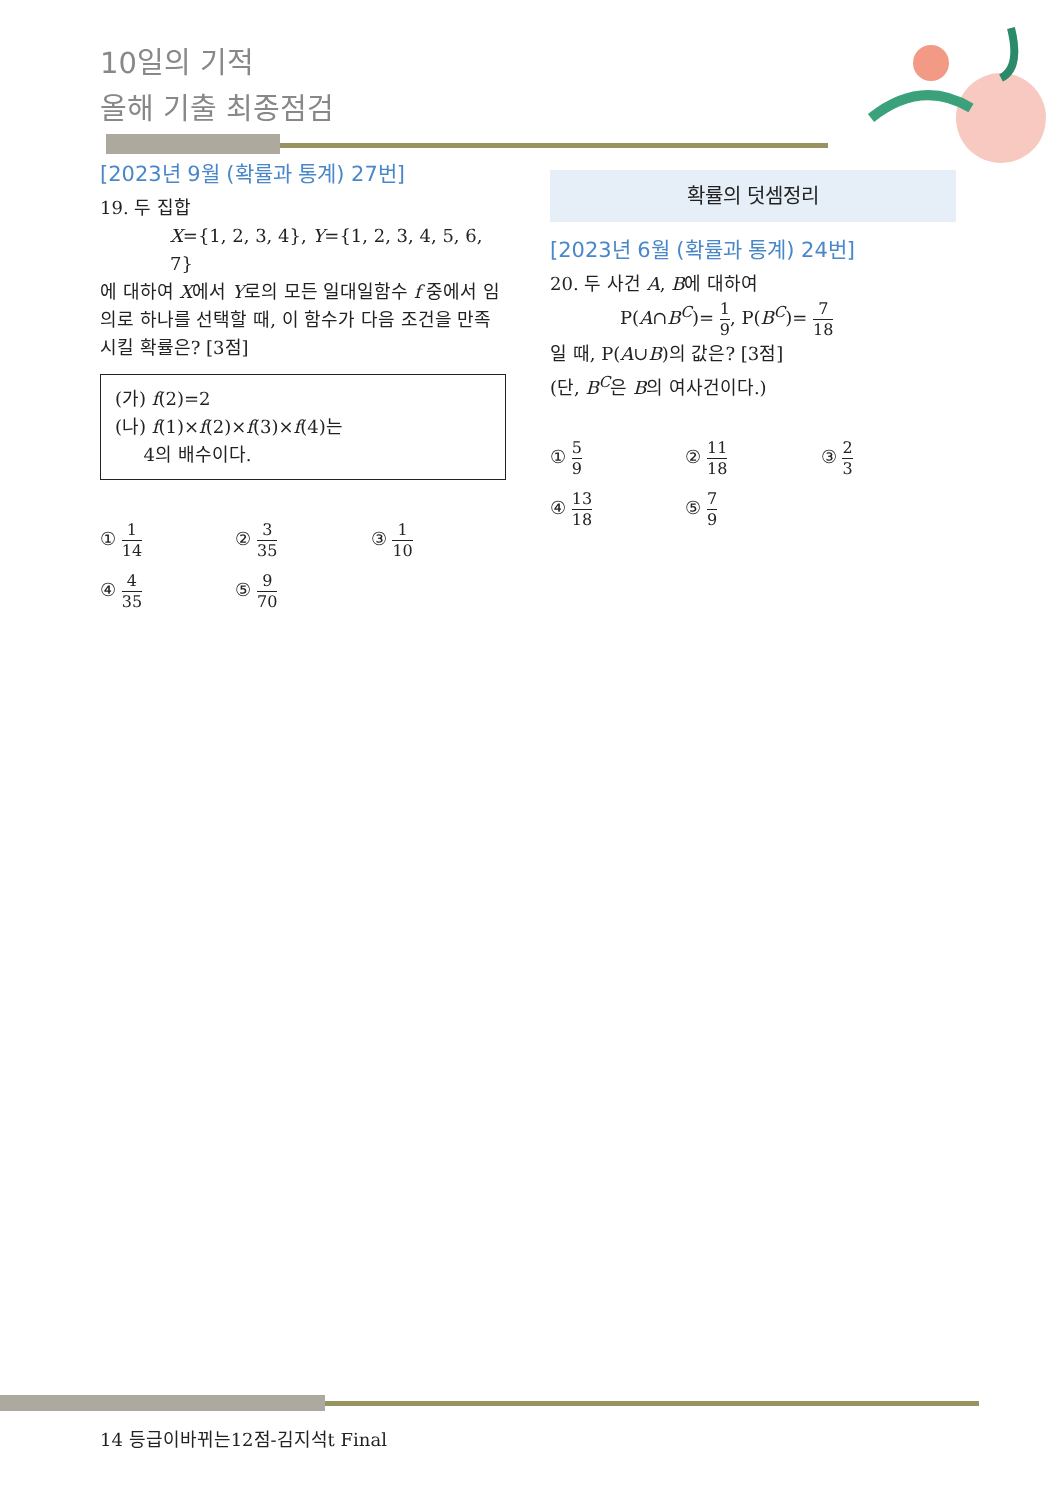10일의 기적
올해 기출 최종점검
[2023년 9월 (확률과 통계) 27번]
19. 두 집합
X={1, 2, 3, 4}, Y={1, 2, 3, 4, 5, 6, 7}
에 대하여 X에서 Y로의 모든 일대일함수 f 중에서 임의로 하나를 선택할 때, 이 함수가 다음 조건을 만족시킬 확률은? [3점]
(가) f(2)=2
(나) f(1)×f(2)×f(3)×f(4)는
4의 배수이다.
① 1 14
② 3 35
③ 1 10
④ 4 35
⑤ 9 70
확률의 덧셈정리
[2023년 6월 (확률과 통계) 24번]
20. 두 사건 A, B에 대하여
P(A∩B<sup>C</sup>)= 1 9, P(B<sup>C</sup>)= 7 18
일 때, P(A∪B)의 값은? [3점]
(단, B<sup>C</sup>은 B의 여사건이다.)
① 5 9
② 11 18
③ 2 3
④ 13 18
⑤ 7 9
14 등급이바뀌는12점-김지석t Final